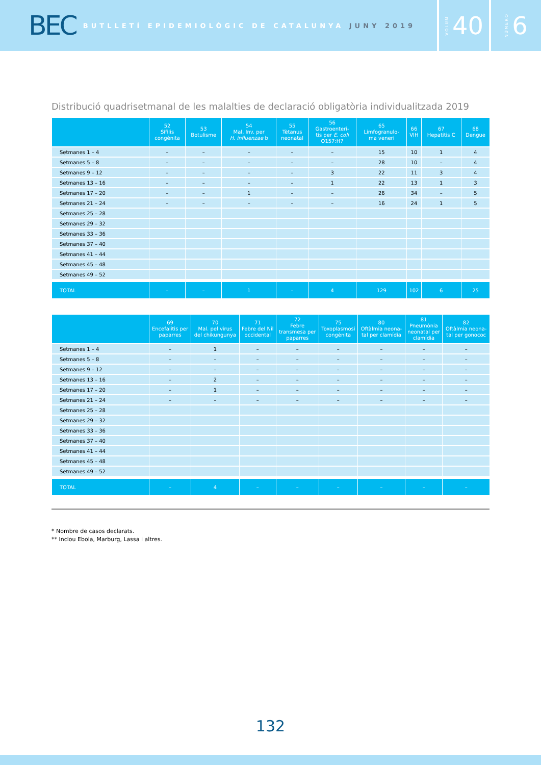BEC
BUTLLETÍ EPIDEMIOLÒGIC DE CATALUNYA JUNY 2019
VOLUM 40
NÚMERO 6
Distribució quadrisetmanal de les malalties de declaració obligatòria individualitzada 2019
| | 52 Sífilis congènita | 53 Botulisme | 54 Mal. Inv. per H. influenzae b | 55 Tètanus neonatal | 56 Gastroenteri- tis per E. coli O157:H7 | 65 Limfogranulo- ma veneri | 66 VIH | 67 Hepatitis C | 68 Dengue |
| --- | --- | --- | --- | --- | --- | --- | --- | --- | --- |
| Setmanes 1 – 4 | – | – | – | – | – | 15 | 10 | 1 | 4 |
| Setmanes 5 – 8 | – | – | – | – | – | 28 | 10 | – | 4 |
| Setmanes 9 – 12 | – | – | – | – | 3 | 22 | 11 | 3 | 4 |
| Setmanes 13 – 16 | – | – | – | – | 1 | 22 | 13 | 1 | 3 |
| Setmanes 17 – 20 | – | – | 1 | – | – | 26 | 34 | – | 5 |
| Setmanes 21 – 24 | – | – | – | – | – | 16 | 24 | 1 | 5 |
| Setmanes 25 – 28 | | | | | | | | | |
| Setmanes 29 – 32 | | | | | | | | | |
| Setmanes 33 – 36 | | | | | | | | | |
| Setmanes 37 – 40 | | | | | | | | | |
| Setmanes 41 – 44 | | | | | | | | | |
| Setmanes 45 – 48 | | | | | | | | | |
| Setmanes 49 – 52 | | | | | | | | | |
| TOTAL | – | – | 1 | – | 4 | 129 | 102 | 6 | 25 |
| | 69 Encefalitis per paparres | 70 Mal. pel virus del chikungunya | 71 Febre del Nil occidental | 72 Febre transmesa per paparres | 75 Toxoplasmosi congènita | 80 Oftàlmia neona- tal per clamídia | 81 Pneumònia neonatal per clamídia | 82 Oftàlmia neona- tal per gonococ |
| --- | --- | --- | --- | --- | --- | --- | --- | --- |
| Setmanes 1 – 4 | – | 1 | – | – | – | – | – | – |
| Setmanes 5 – 8 | – | – | – | – | – | – | – | – |
| Setmanes 9 – 12 | – | – | – | – | – | – | – | – |
| Setmanes 13 – 16 | – | 2 | – | – | – | – | – | – |
| Setmanes 17 – 20 | – | 1 | – | – | – | – | – | – |
| Setmanes 21 – 24 | – | – | – | – | – | – | – | – |
| Setmanes 25 – 28 | | | | | | | | |
| Setmanes 29 – 32 | | | | | | | | |
| Setmanes 33 – 36 | | | | | | | | |
| Setmanes 37 – 40 | | | | | | | | |
| Setmanes 41 – 44 | | | | | | | | |
| Setmanes 45 – 48 | | | | | | | | |
| Setmanes 49 – 52 | | | | | | | | |
| TOTAL | – | 4 | – | – | – | – | – | – |
* Nombre de casos declarats.
** Inclou Ebola, Marburg, Lassa i altres.
132